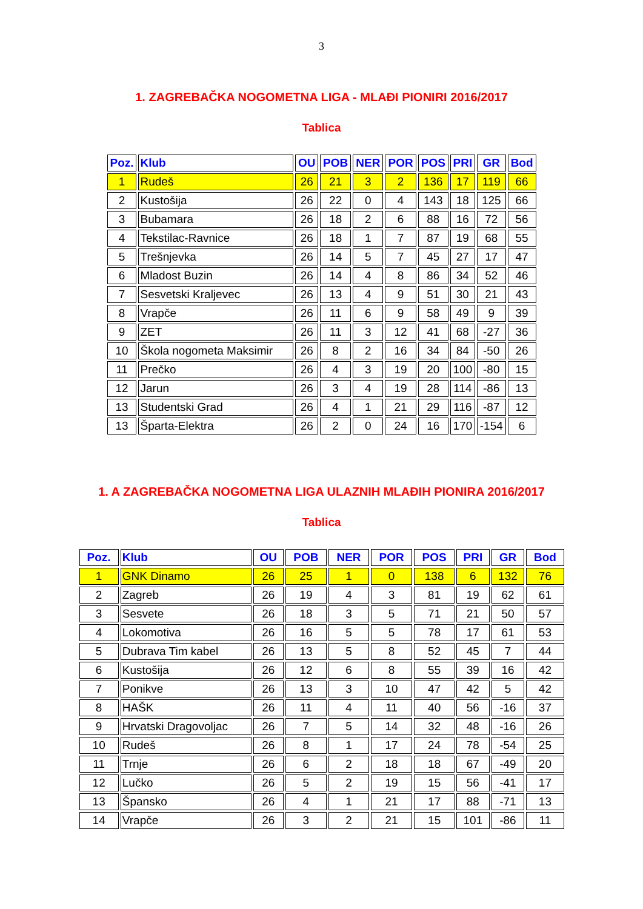3
1. ZAGREBAČKA NOGOMETNA LIGA - MLAĐI PIONIRI 2016/2017
Tablica
| Poz. | Klub | OU | POB | NER | POR | POS | PRI | GR | Bod |
| --- | --- | --- | --- | --- | --- | --- | --- | --- | --- |
| 1 | Rudeš | 26 | 21 | 3 | 2 | 136 | 17 | 119 | 66 |
| 2 | Kustošija | 26 | 22 | 0 | 4 | 143 | 18 | 125 | 66 |
| 3 | Bubamara | 26 | 18 | 2 | 6 | 88 | 16 | 72 | 56 |
| 4 | Tekstilac-Ravnice | 26 | 18 | 1 | 7 | 87 | 19 | 68 | 55 |
| 5 | Trešnjevka | 26 | 14 | 5 | 7 | 45 | 27 | 17 | 47 |
| 6 | Mladost Buzin | 26 | 14 | 4 | 8 | 86 | 34 | 52 | 46 |
| 7 | Sesvetski Kraljevec | 26 | 13 | 4 | 9 | 51 | 30 | 21 | 43 |
| 8 | Vrapče | 26 | 11 | 6 | 9 | 58 | 49 | 9 | 39 |
| 9 | ZET | 26 | 11 | 3 | 12 | 41 | 68 | -27 | 36 |
| 10 | Škola nogometa Maksimir | 26 | 8 | 2 | 16 | 34 | 84 | -50 | 26 |
| 11 | Prečko | 26 | 4 | 3 | 19 | 20 | 100 | -80 | 15 |
| 12 | Jarun | 26 | 3 | 4 | 19 | 28 | 114 | -86 | 13 |
| 13 | Studentski Grad | 26 | 4 | 1 | 21 | 29 | 116 | -87 | 12 |
| 13 | Šparta-Elektra | 26 | 2 | 0 | 24 | 16 | 170 | -154 | 6 |
1. A ZAGREBAČKA NOGOMETNA LIGA ULAZNIH MLAĐIH PIONIRA 2016/2017
Tablica
| Poz. | Klub | OU | POB | NER | POR | POS | PRI | GR | Bod |
| --- | --- | --- | --- | --- | --- | --- | --- | --- | --- |
| 1 | GNK Dinamo | 26 | 25 | 1 | 0 | 138 | 6 | 132 | 76 |
| 2 | Zagreb | 26 | 19 | 4 | 3 | 81 | 19 | 62 | 61 |
| 3 | Sesvete | 26 | 18 | 3 | 5 | 71 | 21 | 50 | 57 |
| 4 | Lokomotiva | 26 | 16 | 5 | 5 | 78 | 17 | 61 | 53 |
| 5 | Dubrava Tim kabel | 26 | 13 | 5 | 8 | 52 | 45 | 7 | 44 |
| 6 | Kustošija | 26 | 12 | 6 | 8 | 55 | 39 | 16 | 42 |
| 7 | Ponikve | 26 | 13 | 3 | 10 | 47 | 42 | 5 | 42 |
| 8 | HAŠK | 26 | 11 | 4 | 11 | 40 | 56 | -16 | 37 |
| 9 | Hrvatski Dragovoljac | 26 | 7 | 5 | 14 | 32 | 48 | -16 | 26 |
| 10 | Rudeš | 26 | 8 | 1 | 17 | 24 | 78 | -54 | 25 |
| 11 | Trnje | 26 | 6 | 2 | 18 | 18 | 67 | -49 | 20 |
| 12 | Lučko | 26 | 5 | 2 | 19 | 15 | 56 | -41 | 17 |
| 13 | Špansko | 26 | 4 | 1 | 21 | 17 | 88 | -71 | 13 |
| 14 | Vrapče | 26 | 3 | 2 | 21 | 15 | 101 | -86 | 11 |